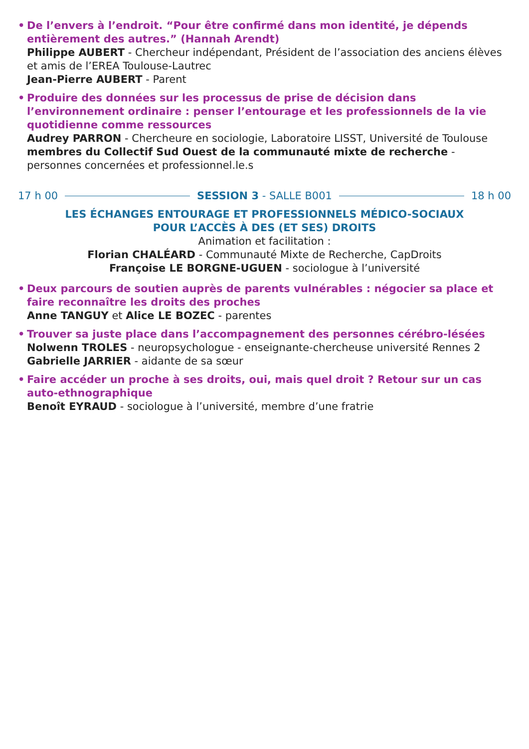•
De l’envers à l’endroit. “Pour être confirmé dans mon identité, je dépends entièrement des autres.” (Hannah Arendt)
Philippe AUBERT - Chercheur indépendant, Président de l’association des anciens élèves et amis de l’EREA Toulouse-Lautrec
Jean-Pierre AUBERT - Parent
•
Produire des données sur les processus de prise de décision dans l’environnement ordinaire : penser l’entourage et les professionnels de la vie quotidienne comme ressources
Audrey PARRON - Chercheure en sociologie, Laboratoire LISST, Université de Toulouse
membres du Collectif Sud Ouest de la communauté mixte de recherche - personnes concernées et professionnel.le.s
17 h 00 SESSION 3 - SALLE B001 18 h 00
LES ÉCHANGES ENTOURAGE ET PROFESSIONNELS MÉDICO-SOCIAUX
POUR L’ACCÈS À DES (ET SES) DROITS
Animation et facilitation :
Florian CHALÉARD - Communauté Mixte de Recherche, CapDroits
Françoise LE BORGNE-UGUEN - sociologue à l’université
•
Deux parcours de soutien auprès de parents vulnérables : négocier sa place et faire reconnaître les droits des proches
Anne TANGUY et Alice LE BOZEC - parentes
•
Trouver sa juste place dans l’accompagnement des personnes cérébro-lésées
Nolwenn TROLES - neuropsychologue - enseignante-chercheuse université Rennes 2
Gabrielle JARRIER - aidante de sa sœur
•
Faire accéder un proche à ses droits, oui, mais quel droit ? Retour sur un cas auto-ethnographique
Benoît EYRAUD - sociologue à l’université, membre d’une fratrie